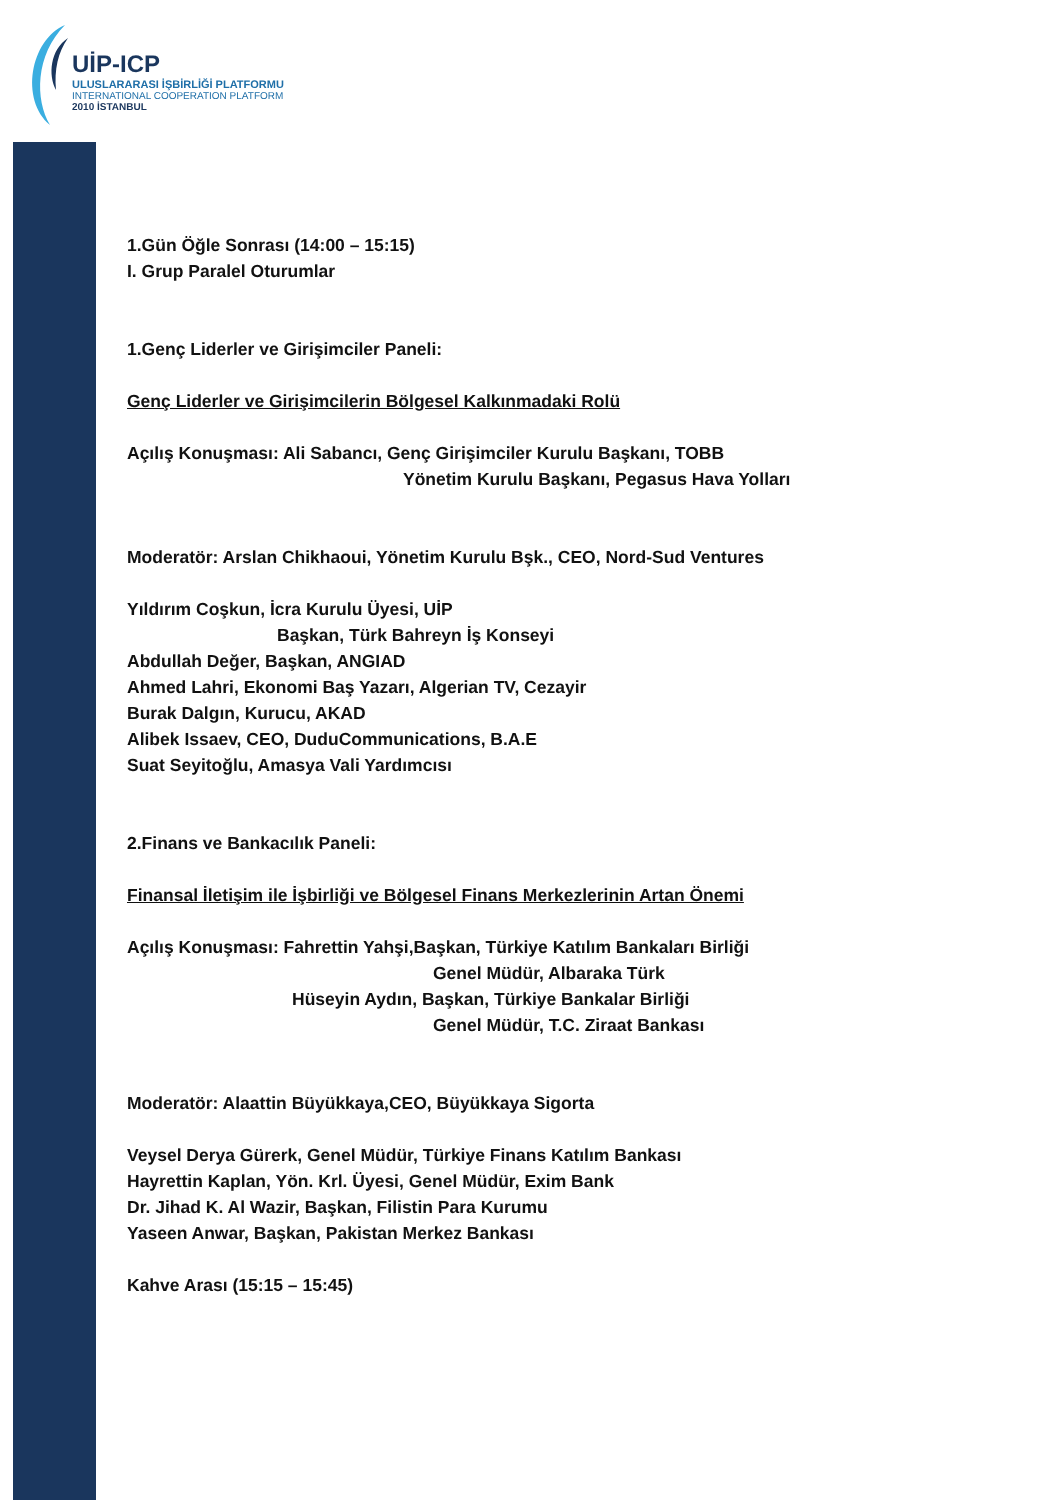UİP-ICP
ULUSLARARASI İŞBİRLİĞİ PLATFORMU
INTERNATIONAL COOPERATION PLATFORM
2010 İSTANBUL
1.Gün Öğle Sonrası (14:00 – 15:15)
I. Grup Paralel Oturumlar
1.Genç Liderler ve Girişimciler Paneli:
Genç Liderler ve Girişimcilerin Bölgesel Kalkınmadaki Rolü
Açılış Konuşması: Ali Sabancı, Genç Girişimciler Kurulu Başkanı, TOBB
Yönetim Kurulu Başkanı, Pegasus Hava Yolları
Moderatör: Arslan Chikhaoui, Yönetim Kurulu Bşk., CEO, Nord-Sud Ventures
Yıldırım Coşkun, İcra Kurulu Üyesi, UİP
Başkan, Türk Bahreyn İş Konseyi
Abdullah Değer, Başkan, ANGIAD
Ahmed Lahri, Ekonomi Baş Yazarı, Algerian TV, Cezayir
Burak Dalgın, Kurucu, AKAD
Alibek Issaev, CEO, DuduCommunications, B.A.E
Suat Seyitoğlu, Amasya Vali Yardımcısı
2.Finans ve Bankacılık Paneli:
Finansal İletişim ile İşbirliği ve Bölgesel Finans Merkezlerinin Artan Önemi
Açılış Konuşması: Fahrettin Yahşi,Başkan, Türkiye Katılım Bankaları Birliği
Genel Müdür, Albaraka Türk
Hüseyin Aydın, Başkan, Türkiye Bankalar Birliği
Genel Müdür, T.C. Ziraat Bankası
Moderatör: Alaattin Büyükkaya,CEO, Büyükkaya Sigorta
Veysel Derya Gürerk, Genel Müdür, Türkiye Finans Katılım Bankası
Hayrettin Kaplan, Yön. Krl. Üyesi, Genel Müdür, Exim Bank
Dr. Jihad K. Al Wazir, Başkan, Filistin Para Kurumu
Yaseen Anwar, Başkan, Pakistan Merkez Bankası
Kahve Arası (15:15 – 15:45)